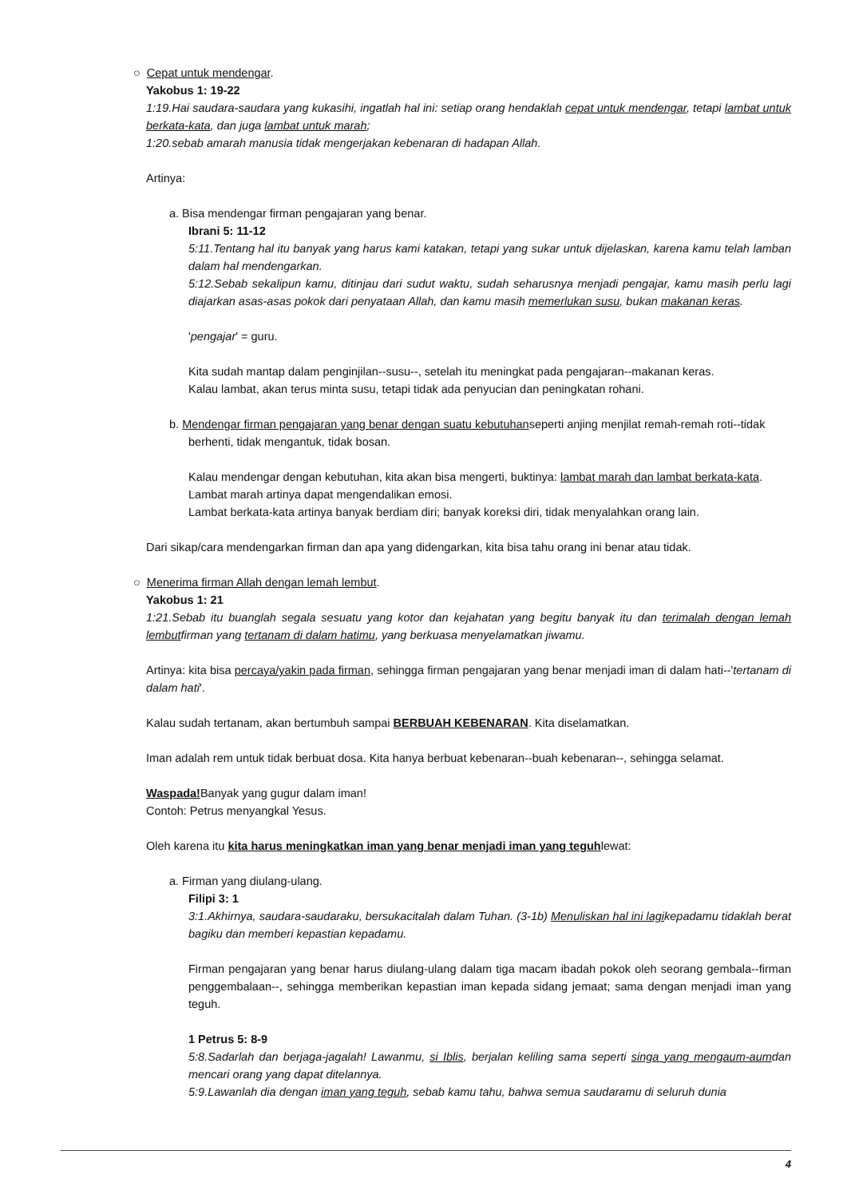○ Cepat untuk mendengar.
Yakobus 1: 19-22
1:19.Hai saudara-saudara yang kukasihi, ingatlah hal ini: setiap orang hendaklah cepat untuk mendengar, tetapi lambat untuk berkata-kata, dan juga lambat untuk marah;
1:20.sebab amarah manusia tidak mengerjakan kebenaran di hadapan Allah.
Artinya:
a. Bisa mendengar firman pengajaran yang benar.
Ibrani 5: 11-12
5:11.Tentang hal itu banyak yang harus kami katakan, tetapi yang sukar untuk dijelaskan, karena kamu telah lamban dalam hal mendengarkan.
5:12.Sebab sekalipun kamu, ditinjau dari sudut waktu, sudah seharusnya menjadi pengajar, kamu masih perlu lagi diajarkan asas-asas pokok dari penyataan Allah, dan kamu masih memerlukan susu, bukan makanan keras.
'pengajar' = guru.
Kita sudah mantap dalam penginjilan--susu--, setelah itu meningkat pada pengajaran--makanan keras.
Kalau lambat, akan terus minta susu, tetapi tidak ada penyucian dan peningkatan rohani.
b. Mendengar firman pengajaran yang benar dengan suatu kebutuhanseperti anjing menjilat remah-remah roti--tidak berhenti, tidak mengantuk, tidak bosan.
Kalau mendengar dengan kebutuhan, kita akan bisa mengerti, buktinya: lambat marah dan lambat berkata-kata.
Lambat marah artinya dapat mengendalikan emosi.
Lambat berkata-kata artinya banyak berdiam diri; banyak koreksi diri, tidak menyalahkan orang lain.
Dari sikap/cara mendengarkan firman dan apa yang didengarkan, kita bisa tahu orang ini benar atau tidak.
○ Menerima firman Allah dengan lemah lembut.
Yakobus 1: 21
1:21.Sebab itu buanglah segala sesuatu yang kotor dan kejahatan yang begitu banyak itu dan terimalah dengan lemah lembutfirman yang tertanam di dalam hatimu, yang berkuasa menyelamatkan jiwamu.
Artinya: kita bisa percaya/yakin pada firman, sehingga firman pengajaran yang benar menjadi iman di dalam hati--'tertanam di dalam hati'.
Kalau sudah tertanam, akan bertumbuh sampai BERBUAH KEBENARAN. Kita diselamatkan.
Iman adalah rem untuk tidak berbuat dosa. Kita hanya berbuat kebenaran--buah kebenaran--, sehingga selamat.
Waspada!Banyak yang gugur dalam iman!
Contoh: Petrus menyangkal Yesus.
Oleh karena itu kita harus meningkatkan iman yang benar menjadi iman yang teguhlewat:
a. Firman yang diulang-ulang.
Filipi 3: 1
3:1.Akhirnya, saudara-saudaraku, bersukacitalah dalam Tuhan. (3-1b) Menuliskan hal ini lagikepadamu tidaklah berat bagiku dan memberi kepastian kepadamu.
Firman pengajaran yang benar harus diulang-ulang dalam tiga macam ibadah pokok oleh seorang gembala--firman penggembalaan--, sehingga memberikan kepastian iman kepada sidang jemaat; sama dengan menjadi iman yang teguh.
1 Petrus 5: 8-9
5:8.Sadarlah dan berjaga-jagalah! Lawanmu, si Iblis, berjalan keliling sama seperti singa yang mengaum-aumdan mencari orang yang dapat ditelannya.
5:9.Lawanlah dia dengan iman yang teguh, sebab kamu tahu, bahwa semua saudaramu di seluruh dunia
4